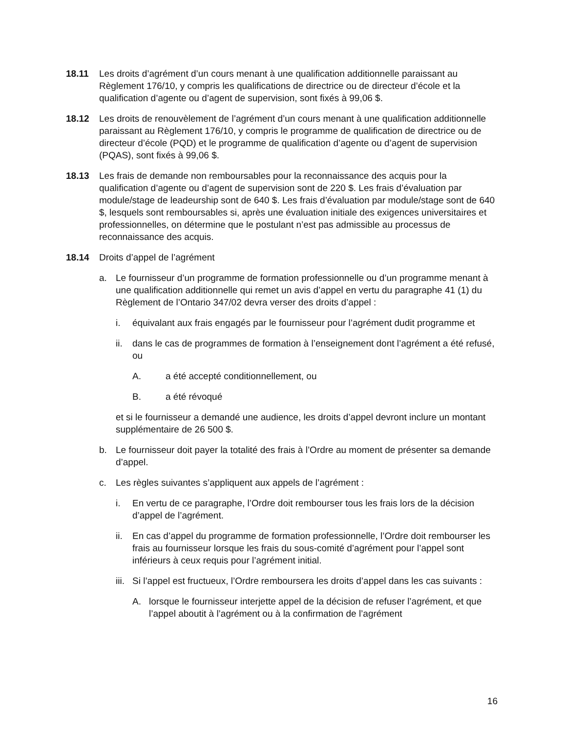18.11 Les droits d’agrément d’un cours menant à une qualification additionnelle paraissant au Règlement 176/10, y compris les qualifications de directrice ou de directeur d’école et la qualification d’agente ou d’agent de supervision, sont fixés à 99,06 $.
18.12 Les droits de renouvèlement de l’agrément d’un cours menant à une qualification additionnelle paraissant au Règlement 176/10, y compris le programme de qualification de directrice ou de directeur d’école (PQD) et le programme de qualification d’agente ou d’agent de supervision (PQAS), sont fixés à 99,06 $.
18.13 Les frais de demande non remboursables pour la reconnaissance des acquis pour la qualification d’agente ou d’agent de supervision sont de 220 $. Les frais d’évaluation par module/stage de leadeurship sont de 640 $. Les frais d’évaluation par module/stage sont de 640 $, lesquels sont remboursables si, après une évaluation initiale des exigences universitaires et professionnelles, on détermine que le postulant n’est pas admissible au processus de reconnaissance des acquis.
18.14 Droits d’appel de l’agrément
a. Le fournisseur d’un programme de formation professionnelle ou d’un programme menant à une qualification additionnelle qui remet un avis d’appel en vertu du paragraphe 41 (1) du Règlement de l’Ontario 347/02 devra verser des droits d’appel :
i. équivalant aux frais engagés par le fournisseur pour l’agrément dudit programme et
ii.
dans le cas de programmes de formation à l’enseignement dont l’agrément a été refusé, ou
A. a été accepté conditionnellement, ou
B. a été révoqué
et si le fournisseur a demandé une audience, les droits d’appel devront inclure un montant supplémentaire de 26 500 $.
b. Le fournisseur doit payer la totalité des frais à l’Ordre au moment de présenter sa demande d’appel.
c. Les règles suivantes s’appliquent aux appels de l’agrément :
i. En vertu de ce paragraphe, l’Ordre doit rembourser tous les frais lors de la décision d’appel de l’agrément.
ii.
En cas d’appel du programme de formation professionnelle, l’Ordre doit rembourser les frais au fournisseur lorsque les frais du sous-comité d’agrément pour l’appel sont inférieurs à ceux requis pour l’agrément initial.
iii.
Si l’appel est fructueux, l’Ordre remboursera les droits d’appel dans les cas suivants :
A. lorsque le fournisseur interjette appel de la décision de refuser l’agrément, et que l’appel aboutit à l’agrément ou à la confirmation de l’agrément
16